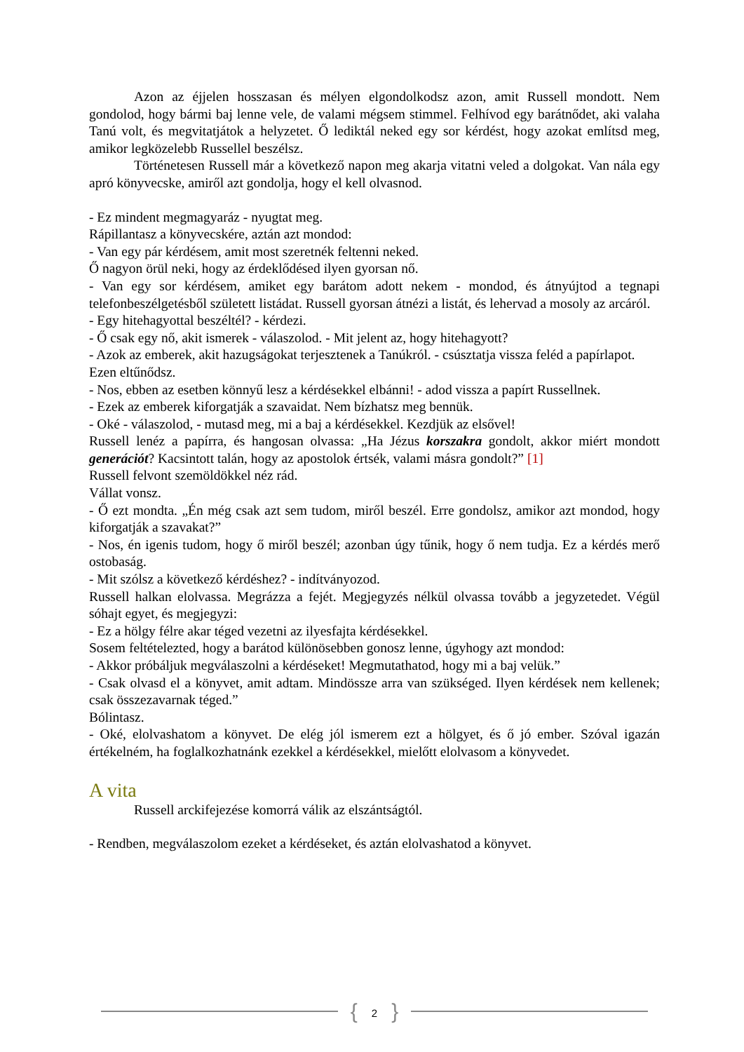Azon az éjjelen hosszasan és mélyen elgondolkodsz azon, amit Russell mondott. Nem gondolod, hogy bármi baj lenne vele, de valami mégsem stimmel. Felhívod egy barátnődet, aki valaha Tanú volt, és megvitatjátok a helyzetet. Ő lediktál neked egy sor kérdést, hogy azokat említsd meg, amikor legközelebb Russellel beszélsz.
Történetesen Russell már a következő napon meg akarja vitatni veled a dolgokat. Van nála egy apró könyvecske, amiről azt gondolja, hogy el kell olvasnod.
- Ez mindent megmagyaráz - nyugtat meg.
Rápillantasz a könyvecskére, aztán azt mondod:
- Van egy pár kérdésem, amit most szeretnék feltenni neked.
Ő nagyon örül neki, hogy az érdeklődésed ilyen gyorsan nő.
- Van egy sor kérdésem, amiket egy barátom adott nekem - mondod, és átnyújtod a tegnapi telefonbeszélgetésből született listádat. Russell gyorsan átnézi a listát, és lehervad a mosoly az arcáról.
- Egy hitehagyottal beszéltél? - kérdezi.
- Ő csak egy nő, akit ismerek - válaszolod. - Mit jelent az, hogy hitehagyott?
- Azok az emberek, akit hazugságokat terjesztenek a Tanúkról. - csúsztatja vissza feléd a papírlapot.
Ezen eltűnődsz.
- Nos, ebben az esetben könnyű lesz a kérdésekkel elbánni! - adod vissza a papírt Russellnek.
- Ezek az emberek kiforgatják a szavaidat. Nem bízhatsz meg bennük.
- Oké - válaszolod, - mutasd meg, mi a baj a kérdésekkel. Kezdjük az elsővel!
Russell lenéz a papírra, és hangosan olvassa: „Ha Jézus korszakra gondolt, akkor miért mondott generációt? Kacsintott talán, hogy az apostolok értsék, valami másra gondolt?” [1]
Russell felvont szemöldökkel néz rád.
Vállat vonsz.
- Ő ezt mondta. „Én még csak azt sem tudom, miről beszél. Erre gondolsz, amikor azt mondod, hogy kiforgatják a szavakat?”
- Nos, én igenis tudom, hogy ő miről beszél; azonban úgy tűnik, hogy ő nem tudja. Ez a kérdés merő ostobaság.
- Mit szólsz a következő kérdéshez? - indítványozod.
Russell halkan elolvassa. Megrázza a fejét. Megjegyzés nélkül olvassa tovább a jegyzetedet. Végül sóhajt egyet, és megjegyzi:
- Ez a hölgy félre akar téged vezetni az ilyesfajta kérdésekkel.
Sosem feltételezted, hogy a barátod különösebben gonosz lenne, úgyhogy azt mondod:
- Akkor próbáljuk megválaszolni a kérdéseket! Megmutathatod, hogy mi a baj velük.”
- Csak olvasd el a könyvet, amit adtam. Mindössze arra van szükséged. Ilyen kérdések nem kellenek; csak összezavarnak téged.”
Bólintasz.
- Oké, elolvashatom a könyvet. De elég jól ismerem ezt a hölgyet, és ő jó ember. Szóval igazán értékelném, ha foglalkozhatnánk ezekkel a kérdésekkel, mielőtt elolvasom a könyvedet.
A vita
Russell arckifejezése komorrá válik az elszántságtól.
- Rendben, megválaszolom ezeket a kérdéseket, és aztán elolvashatod a könyvet.
{ 2 }